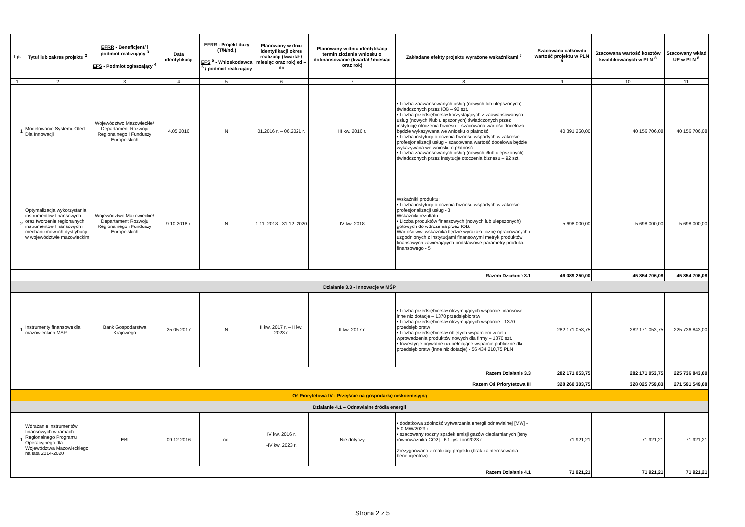| Lp. | Tytuł lub zakres projektu <sup>2</sup> | EFRR - Beneficjent/ i podmiot realizujący <sup>3</sup> EFS - Podmiot zgłaszający <sup>4</sup> | Data identyfikacji | EFRR - Projekt duży (T/N/nd.) EFS <sup>5</sup> - Wnioskodawca <sup>6</sup> / podmiot realizujący | Planowany w dniu identyfikacji okres realizacji (kwartał / miesiąc oraz rok) od – do | Planowany w dniu identyfikacji termin złożenia wniosku o dofinansowanie (kwartał / miesiąc oraz rok) | Zakładane efekty projektu wyrażone wskaźnikami <sup>7</sup> | Szacowana całkowita wartość projektu w PLN <sup>8</sup> | Szacowana wartość kosztów kwalifikowanych w PLN <sup>8</sup> | Szacowany wkład UE w PLN <sup>8</sup> |
| --- | --- | --- | --- | --- | --- | --- | --- | --- | --- | --- |
| 1 | 2 | 3 | 4 | 5 | 6 | 7 | 8 | 9 | 10 | 11 |
| 1 | Modelowanie Systemu Ofert Dla Innowacji | Województwo Mazowieckie/ Departament Rozwoju Regionalnego i Funduszy Europejskich | 4.05.2016 | N | 01.2016 r. – 06.2021 r. | III kw. 2016 r. | • Liczba zaawansowanych usług (nowych lub ulepszonych) świadczonych przez IOB – 92 szt. • Liczba przedsiębiorstw korzystających z zaawansowanych usług (nowych i/lub ulepszonych) świadczonych przez instytucję otoczenia biznesu – szacowana wartość docelowa będzie wykazywana we wniosku o płatność • Liczba instytucji otoczenia biznesu wspartych w zakresie profesjonalizacji usług – szacowana wartość docelowa będzie wykazywana we wniosku o płatność • Liczba zaawansowanych usług (nowych i/lub ulepszonych) świadczonych przez instytucje otoczenia biznesu – 92 szt. | 40 391 250,00 | 40 156 706,08 | 40 156 706,08 |
| 2 | Optymalizacja wykorzystania instrumentów finansowych oraz tworzenie regionalnych instrumentów finansowych i mechanizmów ich dystrybucji w województwie mazowieckim | Województwo Mazowieckie/ Departament Rozwoju Regionalnego i Funduszy Europejskich | 9.10.2018 r. | N | 1.11. 2018 - 31.12. 2020 | IV kw. 2018 | Wskaźniki produktu: • Liczba instytucji otoczenia biznesu wspartych w zakresie profesjonalizacji usług - 3 Wskaźniki rezultatu: • Liczba produktów finansowych (nowych lub ulepszonych) gotowych do wdrożenia przez IOB. Wartość ww. wskaźnika będzie wyrażała liczbę opracowanych i uzgodnionych z instytucjami finansowymi metryk produktów finansowych zawierających podstawowe parametry produktu finansowego - 5 | 5 698 000,00 | 5 698 000,00 | 5 698 000,00 |
| Razem Działanie 3.1 | | | | | | | | 46 089 250,00 | 45 854 706,08 | 45 854 706,08 |
| Działanie 3.3 - Innowacje w MŚP | | | | | | | | | | |
| 1 | Instrumenty finansowe dla mazowieckich MŚP | Bank Gospodarstwa Krajowego | 25.05.2017 | N | II kw. 2017 r. – II kw. 2023 r. | II kw. 2017 r. | • Liczba przedsiębiorstw otrzymujących wsparcie finansowe inne niż dotacje – 1370 przedsiębiorstw • Liczba przedsiębiorstw otrzymujących wsparcie - 1370 przedsiębiorstw • Liczba przedsiębiorstw objętych wsparciem w celu wprowadzenia produktów nowych dla firmy – 1370 szt. • Inwestycje prywatne uzupełniające wsparcie publiczne dla przedsiębiorstw (inne niż dotacje) - 56 434 210,75 PLN | 282 171 053,75 | 282 171 053,75 | 225 736 843,00 |
| Razem Działanie 3.3 | | | | | | | | 282 171 053,75 | 282 171 053,75 | 225 736 843,00 |
| Razem Oś Priorytetowa III | | | | | | | | 328 260 303,75 | 328 025 759,83 | 271 591 549,08 |
| Oś Piorytetowa IV - Przejście na gospodarkę niskoemisyjną | | | | | | | | | | |
| Działanie 4.1 – Odnawialne źródła energii | | | | | | | | | | |
| 1 | Wdrażanie instrumentów finansowych w ramach Regionalnego Programu Operacyjnego dla Województwa Mazowieckiego na lata 2014-2020 | EBI | 09.12.2016 | nd. | IV kw. 2016 r. -IV kw. 2023 r. | Nie dotyczy | • dodatkowa zdolność wytwarzania energii odnawialnej [MW] - 5,0 MW/2023 r.; • szacowany roczny spadek emisji gazów cieplarnianych [tony równoważnika CO2] - 6,1 tys. ton/2023 r. Zrezygnowano z realizacji projektu (brak zainteresowania beneficjentów). | 71 921,21 | 71 921,21 | 71 921,21 |
| Razem Działanie 4.1 | | | | | | | | 71 921,21 | 71 921,21 | 71 921,21 |
Strona 2 z 5